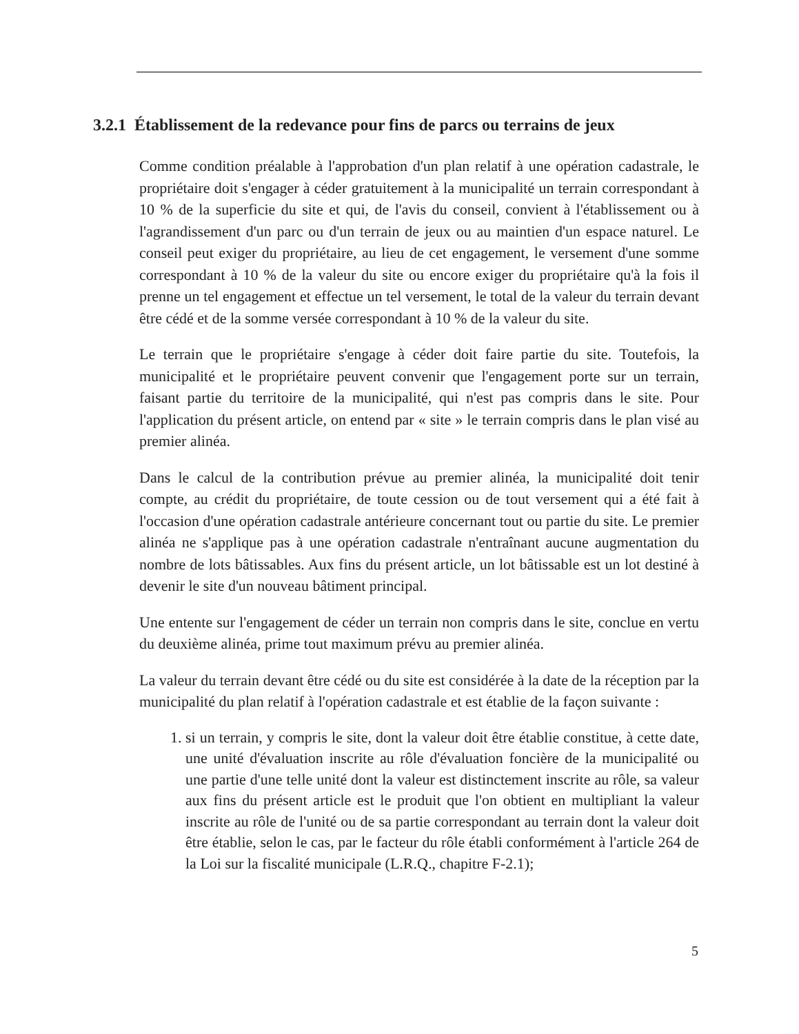3.2.1 Établissement de la redevance pour fins de parcs ou terrains de jeux
Comme condition préalable à l'approbation d'un plan relatif à une opération cadastrale, le propriétaire doit s'engager à céder gratuitement à la municipalité un terrain correspondant à 10 % de la superficie du site et qui, de l'avis du conseil, convient à l'établissement ou à l'agrandissement d'un parc ou d'un terrain de jeux ou au maintien d'un espace naturel. Le conseil peut exiger du propriétaire, au lieu de cet engagement, le versement d'une somme correspondant à 10 % de la valeur du site ou encore exiger du propriétaire qu'à la fois il prenne un tel engagement et effectue un tel versement, le total de la valeur du terrain devant être cédé et de la somme versée correspondant à 10 % de la valeur du site.
Le terrain que le propriétaire s'engage à céder doit faire partie du site. Toutefois, la municipalité et le propriétaire peuvent convenir que l'engagement porte sur un terrain, faisant partie du territoire de la municipalité, qui n'est pas compris dans le site. Pour l'application du présent article, on entend par « site » le terrain compris dans le plan visé au premier alinéa.
Dans le calcul de la contribution prévue au premier alinéa, la municipalité doit tenir compte, au crédit du propriétaire, de toute cession ou de tout versement qui a été fait à l'occasion d'une opération cadastrale antérieure concernant tout ou partie du site. Le premier alinéa ne s'applique pas à une opération cadastrale n'entraînant aucune augmentation du nombre de lots bâtissables. Aux fins du présent article, un lot bâtissable est un lot destiné à devenir le site d'un nouveau bâtiment principal.
Une entente sur l'engagement de céder un terrain non compris dans le site, conclue en vertu du deuxième alinéa, prime tout maximum prévu au premier alinéa.
La valeur du terrain devant être cédé ou du site est considérée à la date de la réception par la municipalité du plan relatif à l'opération cadastrale et est établie de la façon suivante :
1. si un terrain, y compris le site, dont la valeur doit être établie constitue, à cette date, une unité d'évaluation inscrite au rôle d'évaluation foncière de la municipalité ou une partie d'une telle unité dont la valeur est distinctement inscrite au rôle, sa valeur aux fins du présent article est le produit que l'on obtient en multipliant la valeur inscrite au rôle de l'unité ou de sa partie correspondant au terrain dont la valeur doit être établie, selon le cas, par le facteur du rôle établi conformément à l'article 264 de la Loi sur la fiscalité municipale (L.R.Q., chapitre F-2.1);
5